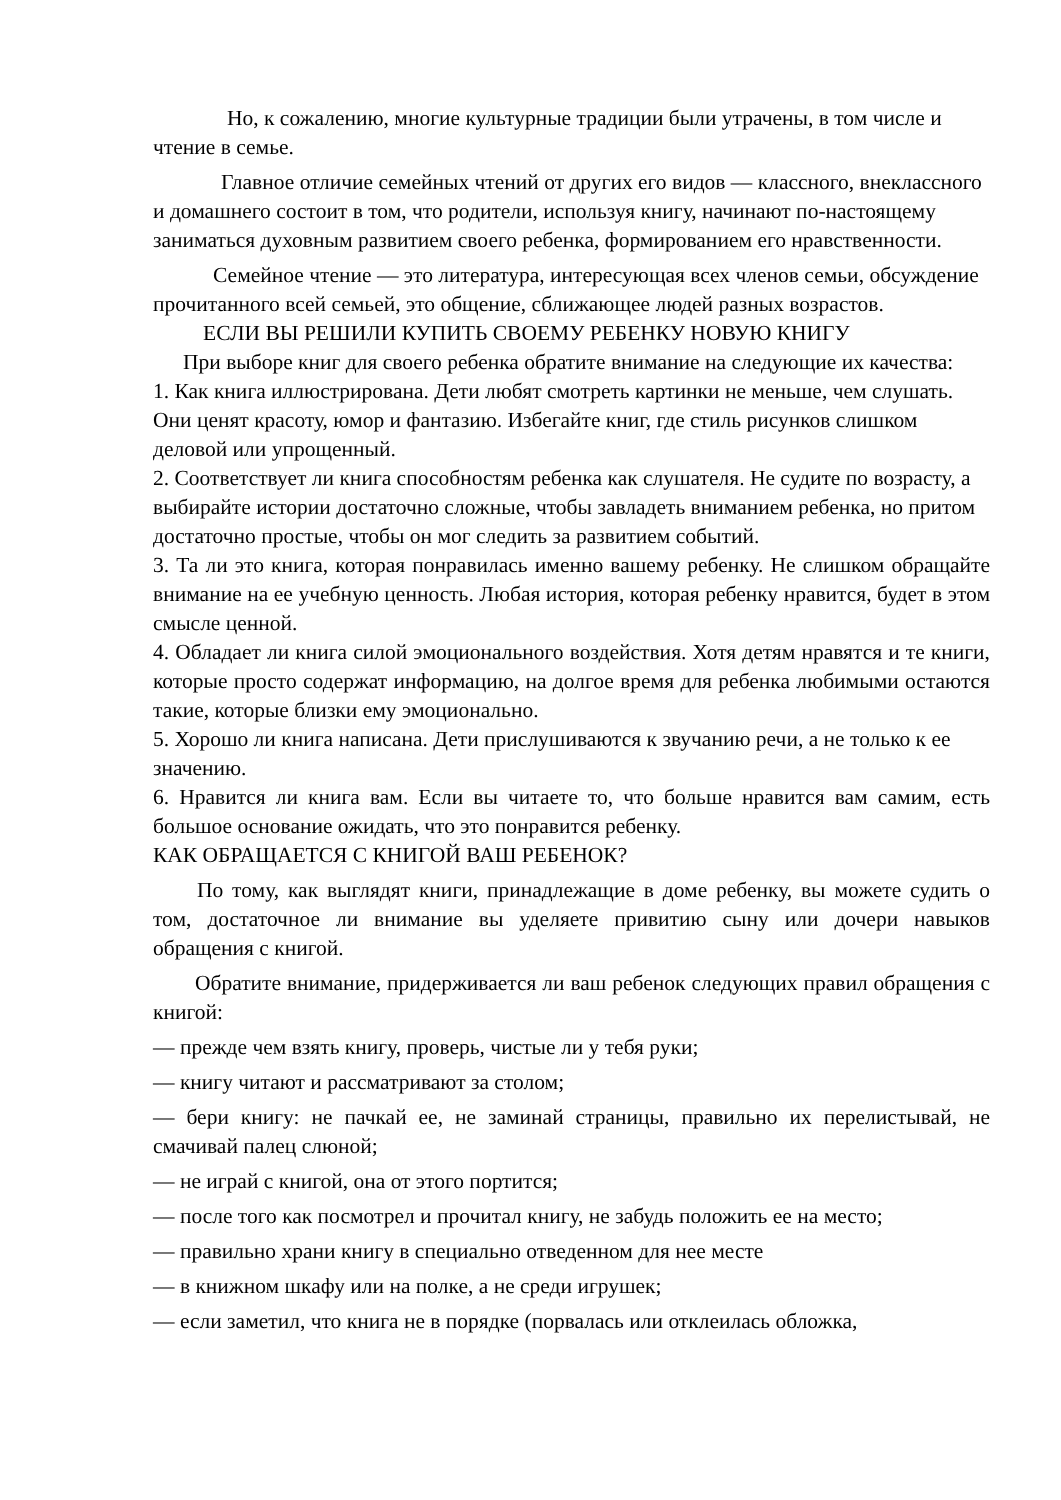Но, к сожалению, многие культурные традиции были утрачены, в том числе и чтение в семье.
Главное отличие семейных чтений от других его видов — классного, внеклассного и домашнего состоит в том, что родители, используя книгу, начинают по-настоящему заниматься духовным развитием своего ребенка, формированием его нравственности.
Семейное чтение — это литература, интересующая всех членов семьи, обсуждение прочитанного всей семьей, это общение, сближающее людей разных возрастов.
ЕСЛИ ВЫ РЕШИЛИ КУПИТЬ СВОЕМУ РЕБЕНКУ НОВУЮ КНИГУ
При выборе книг для своего ребенка обратите внимание на следующие их качества:
1. Как книга иллюстрирована. Дети любят смотреть картинки не меньше, чем слушать. Они ценят красоту, юмор и фантазию. Избегайте книг, где стиль рисунков слишком деловой или упрощенный.
2. Соответствует ли книга способностям ребенка как слушателя. Не судите по возрасту, а выбирайте истории достаточно сложные, чтобы завладеть вниманием ребенка, но притом достаточно простые, чтобы он мог следить за развитием событий.
3. Та ли это книга, которая понравилась именно вашему ребенку. Не слишком обращайте внимание на ее учебную ценность. Любая история, которая ребенку нравится, будет в этом смысле ценной.
4. Обладает ли книга силой эмоционального воздействия. Хотя детям нравятся и те книги, которые просто содержат информацию, на долгое время для ребенка любимыми остаются такие, которые близки ему эмоционально.
5. Хорошо ли книга написана. Дети прислушиваются к звучанию речи, а не только к ее значению.
6. Нравится ли книга вам. Если вы читаете то, что больше нравится вам самим, есть большое основание ожидать, что это понравится ребенку.
КАК ОБРАЩАЕТСЯ С КНИГОЙ ВАШ РЕБЕНОК?
По тому, как выглядят книги, принадлежащие в доме ребенку, вы можете судить о том, достаточное ли внимание вы уделяете привитию сыну или дочери навыков обращения с книгой.
Обратите внимание, придерживается ли ваш ребенок следующих правил обращения с книгой:
— прежде чем взять книгу, проверь, чистые ли у тебя руки;
— книгу читают и рассматривают за столом;
— бери книгу: не пачкай ее, не заминай страницы, правильно их перелистывай, не смачивай палец слюной;
— не играй с книгой, она от этого портится;
— после того как посмотрел и прочитал книгу, не забудь положить ее на место;
— правильно храни книгу в специально отведенном для нее месте
— в книжном шкафу или на полке, а не среди игрушек;
— если заметил, что книга не в порядке (порвалась или отклеилась обложка,